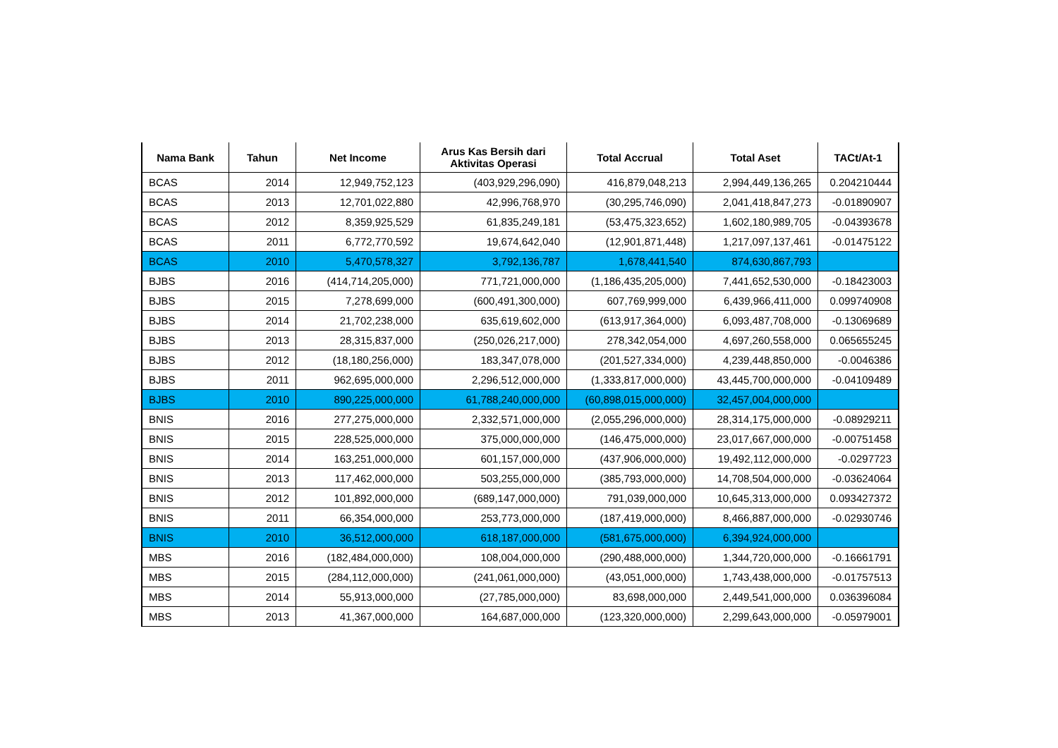| Nama Bank | Tahun | Net Income | Arus Kas Bersih dari Aktivitas Operasi | Total Accrual | Total Aset | TACt/At-1 |
| --- | --- | --- | --- | --- | --- | --- |
| BCAS | 2014 | 12,949,752,123 | (403,929,296,090) | 416,879,048,213 | 2,994,449,136,265 | 0.204210444 |
| BCAS | 2013 | 12,701,022,880 | 42,996,768,970 | (30,295,746,090) | 2,041,418,847,273 | -0.01890907 |
| BCAS | 2012 | 8,359,925,529 | 61,835,249,181 | (53,475,323,652) | 1,602,180,989,705 | -0.04393678 |
| BCAS | 2011 | 6,772,770,592 | 19,674,642,040 | (12,901,871,448) | 1,217,097,137,461 | -0.01475122 |
| BCAS | 2010 | 5,470,578,327 | 3,792,136,787 | 1,678,441,540 | 874,630,867,793 | |
| BJBS | 2016 | (414,714,205,000) | 771,721,000,000 | (1,186,435,205,000) | 7,441,652,530,000 | -0.18423003 |
| BJBS | 2015 | 7,278,699,000 | (600,491,300,000) | 607,769,999,000 | 6,439,966,411,000 | 0.099740908 |
| BJBS | 2014 | 21,702,238,000 | 635,619,602,000 | (613,917,364,000) | 6,093,487,708,000 | -0.13069689 |
| BJBS | 2013 | 28,315,837,000 | (250,026,217,000) | 278,342,054,000 | 4,697,260,558,000 | 0.065655245 |
| BJBS | 2012 | (18,180,256,000) | 183,347,078,000 | (201,527,334,000) | 4,239,448,850,000 | -0.0046386 |
| BJBS | 2011 | 962,695,000,000 | 2,296,512,000,000 | (1,333,817,000,000) | 43,445,700,000,000 | -0.04109489 |
| BJBS | 2010 | 890,225,000,000 | 61,788,240,000,000 | (60,898,015,000,000) | 32,457,004,000,000 | |
| BNIS | 2016 | 277,275,000,000 | 2,332,571,000,000 | (2,055,296,000,000) | 28,314,175,000,000 | -0.08929211 |
| BNIS | 2015 | 228,525,000,000 | 375,000,000,000 | (146,475,000,000) | 23,017,667,000,000 | -0.00751458 |
| BNIS | 2014 | 163,251,000,000 | 601,157,000,000 | (437,906,000,000) | 19,492,112,000,000 | -0.0297723 |
| BNIS | 2013 | 117,462,000,000 | 503,255,000,000 | (385,793,000,000) | 14,708,504,000,000 | -0.03624064 |
| BNIS | 2012 | 101,892,000,000 | (689,147,000,000) | 791,039,000,000 | 10,645,313,000,000 | 0.093427372 |
| BNIS | 2011 | 66,354,000,000 | 253,773,000,000 | (187,419,000,000) | 8,466,887,000,000 | -0.02930746 |
| BNIS | 2010 | 36,512,000,000 | 618,187,000,000 | (581,675,000,000) | 6,394,924,000,000 | |
| MBS | 2016 | (182,484,000,000) | 108,004,000,000 | (290,488,000,000) | 1,344,720,000,000 | -0.16661791 |
| MBS | 2015 | (284,112,000,000) | (241,061,000,000) | (43,051,000,000) | 1,743,438,000,000 | -0.01757513 |
| MBS | 2014 | 55,913,000,000 | (27,785,000,000) | 83,698,000,000 | 2,449,541,000,000 | 0.036396084 |
| MBS | 2013 | 41,367,000,000 | 164,687,000,000 | (123,320,000,000) | 2,299,643,000,000 | -0.05979001 |